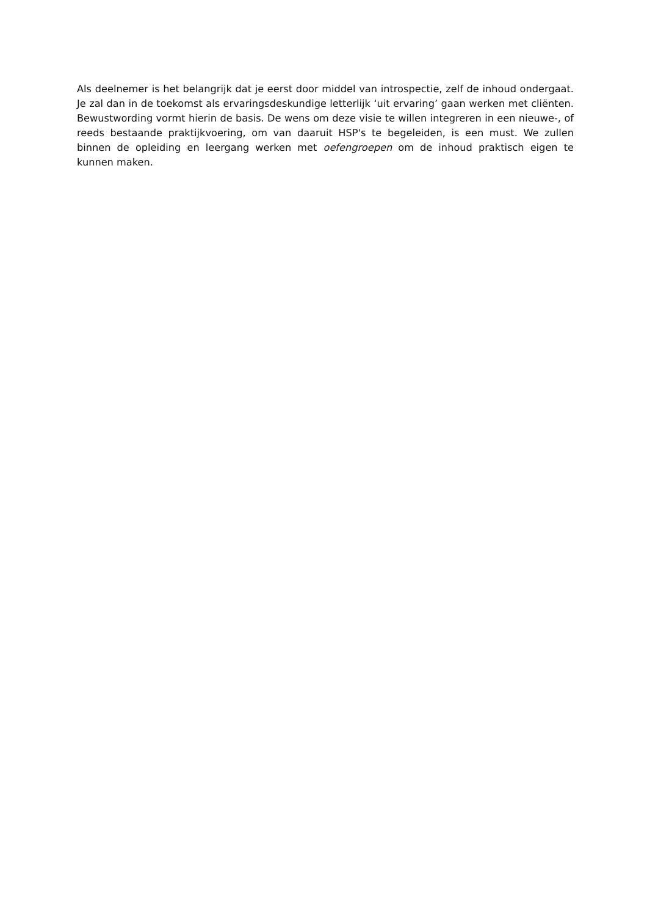Als deelnemer is het belangrijk dat je eerst door middel van introspectie, zelf de inhoud ondergaat. Je zal dan in de toekomst als ervaringsdeskundige letterlijk ‘uit ervaring’ gaan werken met cliënten. Bewustwording vormt hierin de basis. De wens om deze visie te willen integreren in een nieuwe-, of reeds bestaande praktijkvoering, om van daaruit HSP's te begeleiden, is een must. We zullen binnen de opleiding en leergang werken met oefengroepen om de inhoud praktisch eigen te kunnen maken.